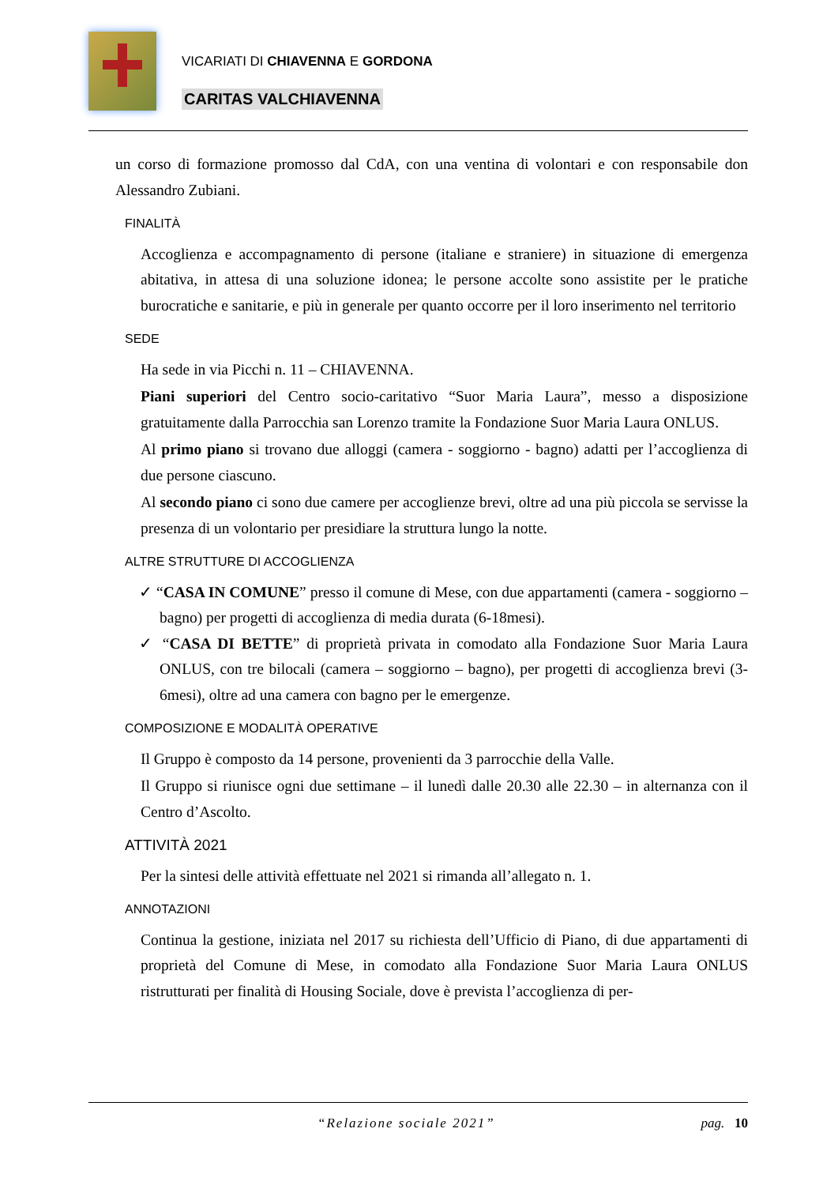VICARIATI DI CHIAVENNA E GORDONA
CARITAS VALCHIAVENNA
un corso di formazione promosso dal CdA, con una ventina di volontari e con responsabile don Alessandro Zubiani.
FINALITÀ
Accoglienza e accompagnamento di persone (italiane e straniere) in situazione di emergenza abitativa, in attesa di una soluzione idonea; le persone accolte sono assistite per le pratiche burocratiche e sanitarie, e più in generale per quanto occorre per il loro inserimento nel territorio
SEDE
Ha sede in via Picchi n. 11 – CHIAVENNA.
Piani superiori del Centro socio-caritativo “Suor Maria Laura”, messo a disposizione gratuitamente dalla Parrocchia san Lorenzo tramite la Fondazione Suor Maria Laura ONLUS.
Al primo piano si trovano due alloggi (camera - soggiorno - bagno) adatti per l’accoglienza di due persone ciascuno.
Al secondo piano ci sono due camere per accoglienze brevi, oltre ad una più piccola se servisse la presenza di un volontario per presidiare la struttura lungo la notte.
ALTRE STRUTTURE DI ACCOGLIENZA
✓ “CASA IN COMUNE” presso il comune di Mese, con due appartamenti (camera - soggiorno – bagno) per progetti di accoglienza di media durata (6-18mesi).
✓ “CASA DI BETTE” di proprietà privata in comodato alla Fondazione Suor Maria Laura ONLUS, con tre bilocali (camera – soggiorno – bagno), per progetti di accoglienza brevi (3-6mesi), oltre ad una camera con bagno per le emergenze.
COMPOSIZIONE E MODALITÀ OPERATIVE
Il Gruppo è composto da 14 persone, provenienti da 3 parrocchie della Valle.
Il Gruppo si riunisce ogni due settimane – il lunedì dalle 20.30 alle 22.30 – in alternanza con il Centro d’Ascolto.
ATTIVITÀ 2021
Per la sintesi delle attività effettuate nel 2021 si rimanda all’allegato n. 1.
ANNOTAZIONI
Continua la gestione, iniziata nel 2017 su richiesta dell’Ufficio di Piano, di due appartamenti di proprietà del Comune di Mese, in comodato alla Fondazione Suor Maria Laura ONLUS ristrutturati per finalità di Housing Sociale, dove è prevista l’accoglienza di per-
“Relazione sociale 2021” pag. 10